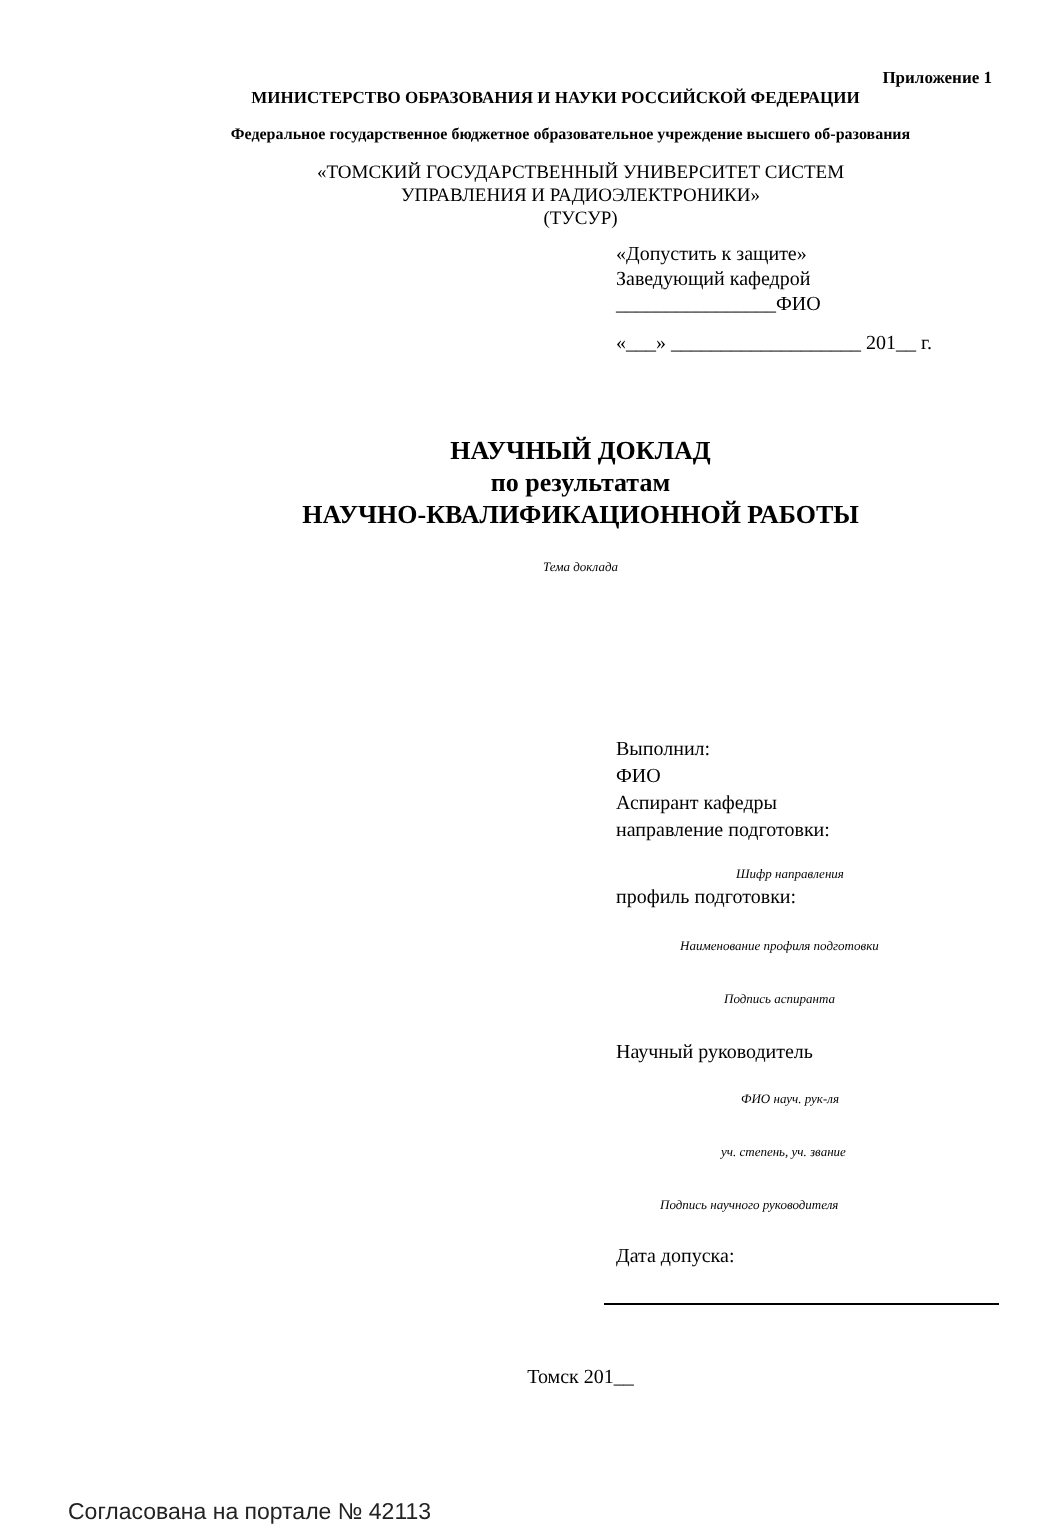Приложение 1
МИНИСТЕРСТВО ОБРАЗОВАНИЯ И НАУКИ РОССИЙСКОЙ ФЕДЕРАЦИИ
Федеральное государственное бюджетное образовательное учреждение высшего об-разования
«ТОМСКИЙ ГОСУДАРСТВЕННЫЙ УНИВЕРСИТЕТ СИСТЕМ
УПРАВЛЕНИЯ И РАДИОЭЛЕКТРОНИКИ»
(ТУСУР)
«Допустить к защите»
Заведующий кафедрой
________________ФИО
«___» ___________________ 201__ г.
НАУЧНЫЙ ДОКЛАД
по результатам
НАУЧНО-КВАЛИФИКАЦИОННОЙ РАБОТЫ
Тема доклада
Выполнил:
ФИО
Аспирант кафедры
направление подготовки:
Шифр направления
профиль подготовки:
Наименование профиля подготовки
Подпись аспиранта
Научный руководитель
ФИО науч. рук-ля
уч. степень, уч. звание
Подпись научного руководителя
Дата допуска:
Томск 201__
Согласована на портале № 42113